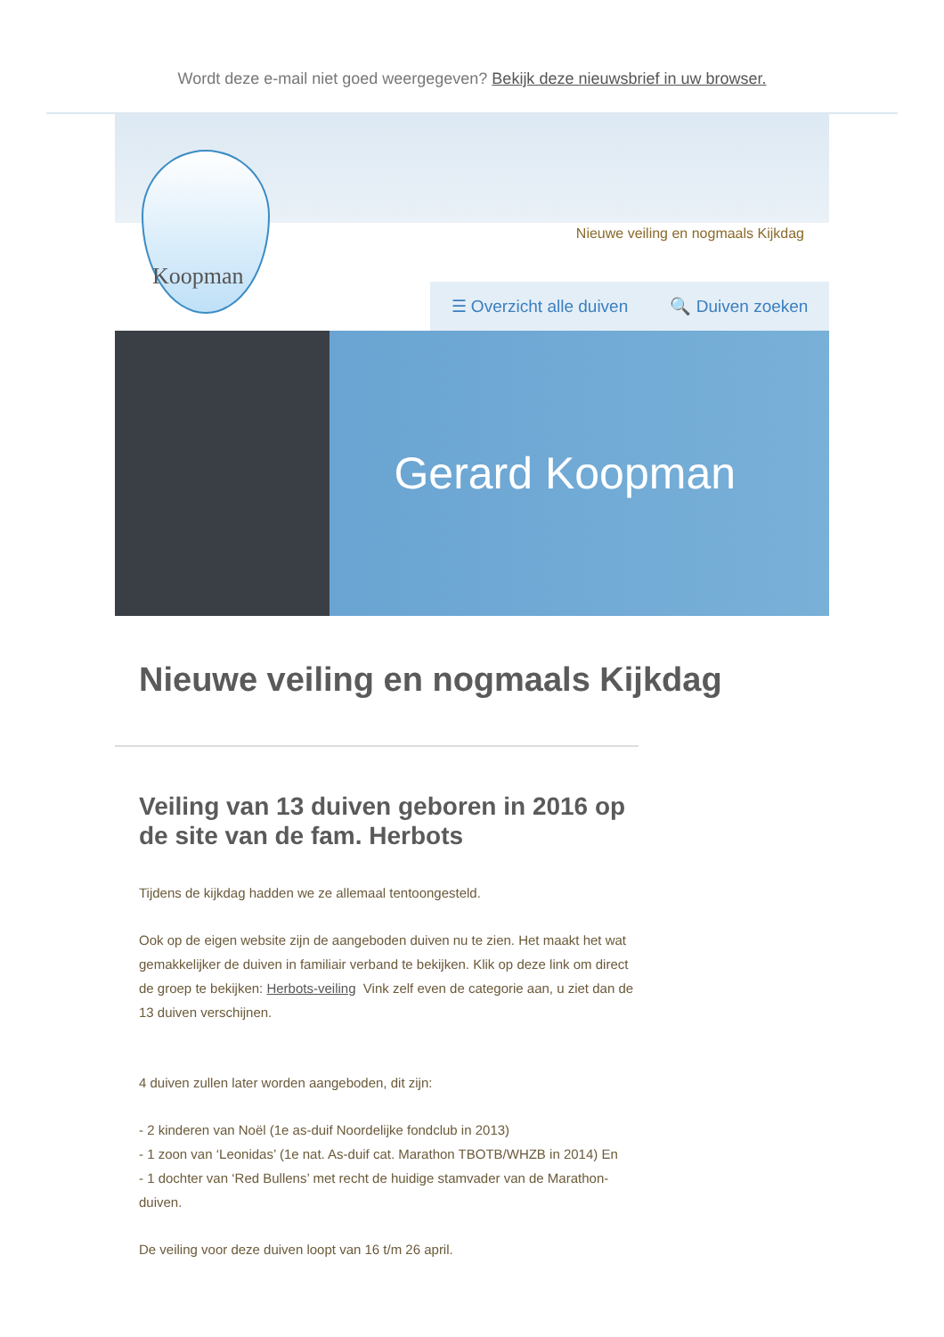Wordt deze e-mail niet goed weergegeven? Bekijk deze nieuwsbrief in uw browser.
Koopman
Nieuwe veiling en nogmaals Kijkdag
☰ Overzicht alle duiven 🔍 Duiven zoeken
Gerard Koopman
Nieuwe veiling en nogmaals Kijkdag
Veiling van 13 duiven geboren in 2016 op de site van de fam. Herbots
Tijdens de kijkdag hadden we ze allemaal tentoongesteld.
Ook op de eigen website zijn de aangeboden duiven nu te zien. Het maakt het wat gemakkelijker de duiven in familiair verband te bekijken. Klik op deze link om direct de groep te bekijken: Herbots-veiling Vink zelf even de categorie aan, u ziet dan de 13 duiven verschijnen.
4 duiven zullen later worden aangeboden, dit zijn:
- 2 kinderen van Noël (1e as-duif Noordelijke fondclub in 2013)
- 1 zoon van ‘Leonidas’ (1e nat. As-duif cat. Marathon TBOTB/WHZB in 2014) En
- 1 dochter van ‘Red Bullens’ met recht de huidige stamvader van de Marathon-duiven.
De veiling voor deze duiven loopt van 16 t/m 26 april.